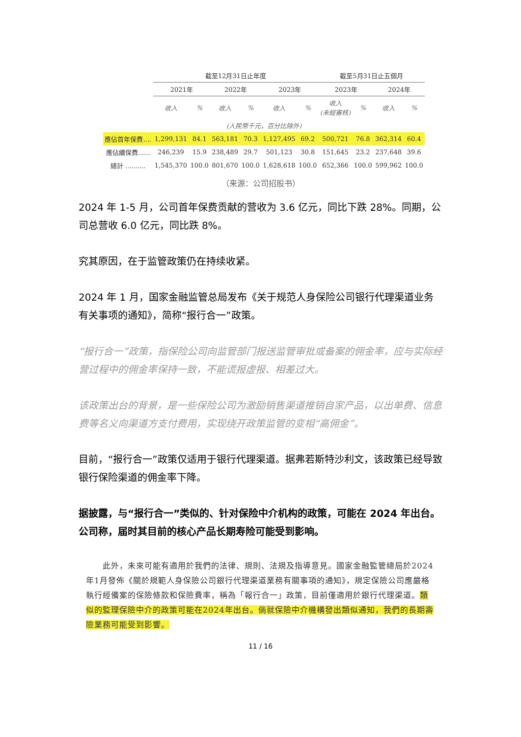| | 截至12月31日止年度 | | | | | | 截至5月31日止五個月 | | | |
| --- | --- | --- | --- | --- | --- | --- | --- | --- | --- | --- |
| | 2021年 | | 2022年 | | 2023年 | | 2023年 | | 2024年 | |
| | 收入 | % | 收入 | % | 收入 | % | 收入 (未經審核) | % | 收入 | % |
| (人民幣千元，百分比除外) | | | | | | | | | | |
| 應佔首年保費.... | 1,299,131 | 84.1 | 563,181 | 70.3 | 1,127,495 | 69.2 | 500,721 | 76.8 | 362,314 | 60.4 |
| 應佔續保費...... | 246,239 | 15.9 | 238,489 | 29.7 | 501,123 | 30.8 | 151,645 | 23.2 | 237,648 | 39.6 |
| 總計 .......... | 1,545,370 | 100.0 | 801,670 | 100.0 | 1,628,618 | 100.0 | 652,366 | 100.0 | 599,962 | 100.0 |
（来源：公司招股书）
2024 年 1-5 月，公司首年保费贡献的营收为 3.6 亿元，同比下跌 28%。同期，公司总营收 6.0 亿元，同比跌 8%。
究其原因，在于监管政策仍在持续收紧。
2024 年 1 月，国家金融监管总局发布《关于规范人身保险公司银行代理渠道业务有关事项的通知》，简称“报行合一”政策。
“报行合一”政策，指保险公司向监管部门报送监管审批或备案的佣金率，应与实际经营过程中的佣金率保持一致，不能谎报虚报、相差过大。
该政策出台的背景，是一些保险公司为激励销售渠道推销自家产品，以出单费、信息费等名义向渠道方支付费用，实现绕开政策监管的变相“高佣金”。
目前，“报行合一”政策仅适用于银行代理渠道。据弗若斯特沙利文，该政策已经导致银行保险渠道的佣金率下降。
据披露，与“报行合一”类似的、针对保险中介机构的政策，可能在 2024 年出台。公司称，届时其目前的核心产品长期寿险可能受到影响。
　　此外，未來可能有適用於我們的法律、規則、法規及指導意見。國家金融監管總局於2024年1月發佈《關於規範人身保險公司銀行代理渠道業務有關事項的通知》，規定保險公司應嚴格執行經備案的保險條款和保險費率，稱為「報行合一」政策，目前僅適用於銀行代理渠道。類似的監理保險中介的政策可能在2024年出台。倘就保險中介機構發出類似通知，我們的長期壽險業務可能受到影響。
11 / 16